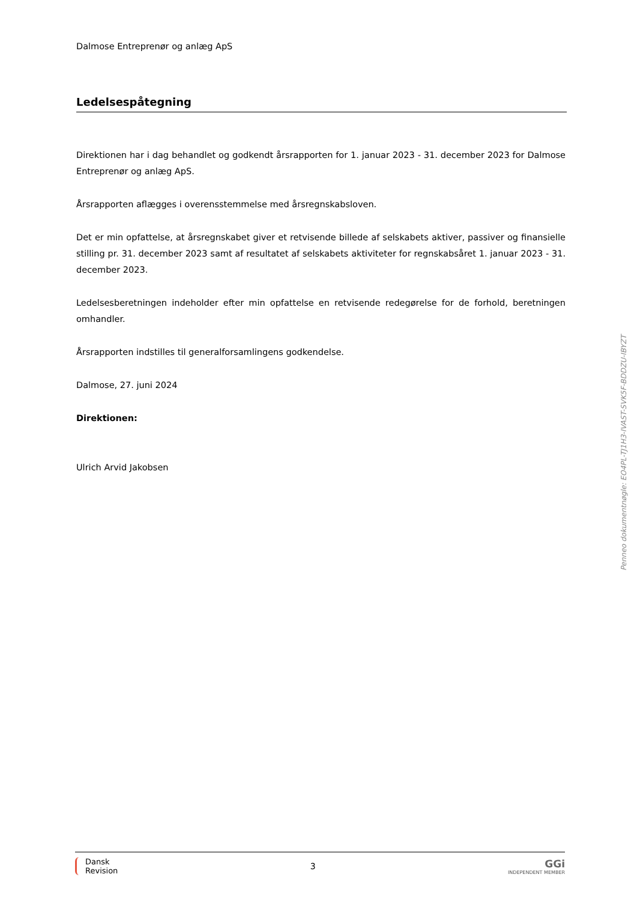Dalmose Entreprenør og anlæg ApS
Ledelsespåtegning
Direktionen har i dag behandlet og godkendt årsrapporten for 1. januar 2023 - 31. december 2023 for Dalmose Entreprenør og anlæg ApS.
Årsrapporten aflægges i overensstemmelse med årsregnskabsloven.
Det er min opfattelse, at årsregnskabet giver et retvisende billede af selskabets aktiver, passiver og finansielle stilling pr. 31. december 2023 samt af resultatet af selskabets aktiviteter for regnskabsåret 1. januar 2023 - 31. december 2023.
Ledelsesberetningen indeholder efter min opfattelse en retvisende redegørelse for de forhold, beretningen omhandler.
Årsrapporten indstilles til generalforsamlingens godkendelse.
Dalmose, 27. juni 2024
Direktionen:
Ulrich Arvid Jakobsen
Penneo dokumentnøgle: EO4PL-TJ1H3-IVAST-SVK5F-BDDZU-IBYZT
Dansk
Revision
3
GGi
INDEPENDENT MEMBER